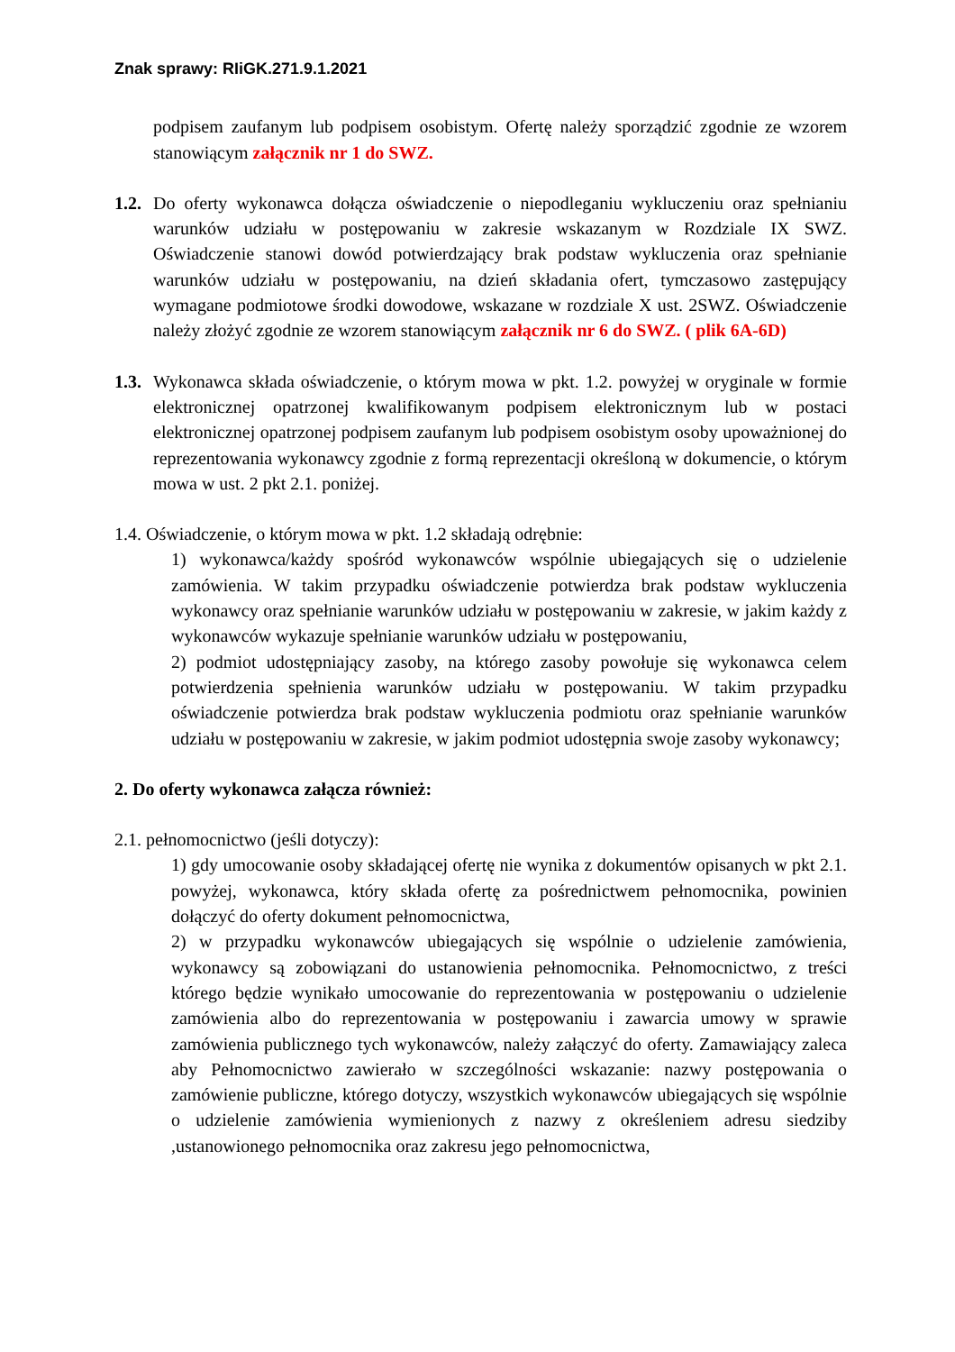Znak sprawy: RIiGK.271.9.1.2021
podpisem zaufanym lub podpisem osobistym. Ofertę należy sporządzić zgodnie ze wzorem stanowiącym załącznik nr 1 do SWZ.
1.2.
Do oferty wykonawca dołącza oświadczenie o niepodleganiu wykluczeniu oraz spełnianiu warunków udziału w postępowaniu w zakresie wskazanym w Rozdziale IX SWZ. Oświadczenie stanowi dowód potwierdzający brak podstaw wykluczenia oraz spełnianie warunków udziału w postępowaniu, na dzień składania ofert, tymczasowo zastępujący wymagane podmiotowe środki dowodowe, wskazane w rozdziale X ust. 2SWZ. Oświadczenie należy złożyć zgodnie ze wzorem stanowiącym załącznik nr 6 do SWZ. ( plik 6A-6D)
1.3.
Wykonawca składa oświadczenie, o którym mowa w pkt. 1.2. powyżej w oryginale w formie elektronicznej opatrzonej kwalifikowanym podpisem elektronicznym lub w postaci elektronicznej opatrzonej podpisem zaufanym lub podpisem osobistym osoby upoważnionej do reprezentowania wykonawcy zgodnie z formą reprezentacji określoną w dokumencie, o którym mowa w ust. 2 pkt 2.1. poniżej.
1.4. Oświadczenie, o którym mowa w pkt. 1.2 składają odrębnie:
1) wykonawca/każdy spośród wykonawców wspólnie ubiegających się o udzielenie zamówienia. W takim przypadku oświadczenie potwierdza brak podstaw wykluczenia wykonawcy oraz spełnianie warunków udziału w postępowaniu w zakresie, w jakim każdy z wykonawców wykazuje spełnianie warunków udziału w postępowaniu,
2) podmiot udostępniający zasoby, na którego zasoby powołuje się wykonawca celem potwierdzenia spełnienia warunków udziału w postępowaniu. W takim przypadku oświadczenie potwierdza brak podstaw wykluczenia podmiotu oraz spełnianie warunków udziału w postępowaniu w zakresie, w jakim podmiot udostępnia swoje zasoby wykonawcy;
2. Do oferty wykonawca załącza również:
2.1. pełnomocnictwo (jeśli dotyczy):
1) gdy umocowanie osoby składającej ofertę nie wynika z dokumentów opisanych w pkt 2.1. powyżej, wykonawca, który składa ofertę za pośrednictwem pełnomocnika, powinien dołączyć do oferty dokument pełnomocnictwa,
2) w przypadku wykonawców ubiegających się wspólnie o udzielenie zamówienia, wykonawcy są zobowiązani do ustanowienia pełnomocnika. Pełnomocnictwo, z treści którego będzie wynikało umocowanie do reprezentowania w postępowaniu o udzielenie zamówienia albo do reprezentowania w postępowaniu i zawarcia umowy w sprawie zamówienia publicznego tych wykonawców, należy załączyć do oferty. Zamawiający zaleca aby Pełnomocnictwo zawierało w szczególności wskazanie: nazwy postępowania o zamówienie publiczne, którego dotyczy, wszystkich wykonawców ubiegających się wspólnie o udzielenie zamówienia wymienionych z nazwy z określeniem adresu siedziby ,ustanowionego pełnomocnika oraz zakresu jego pełnomocnictwa,